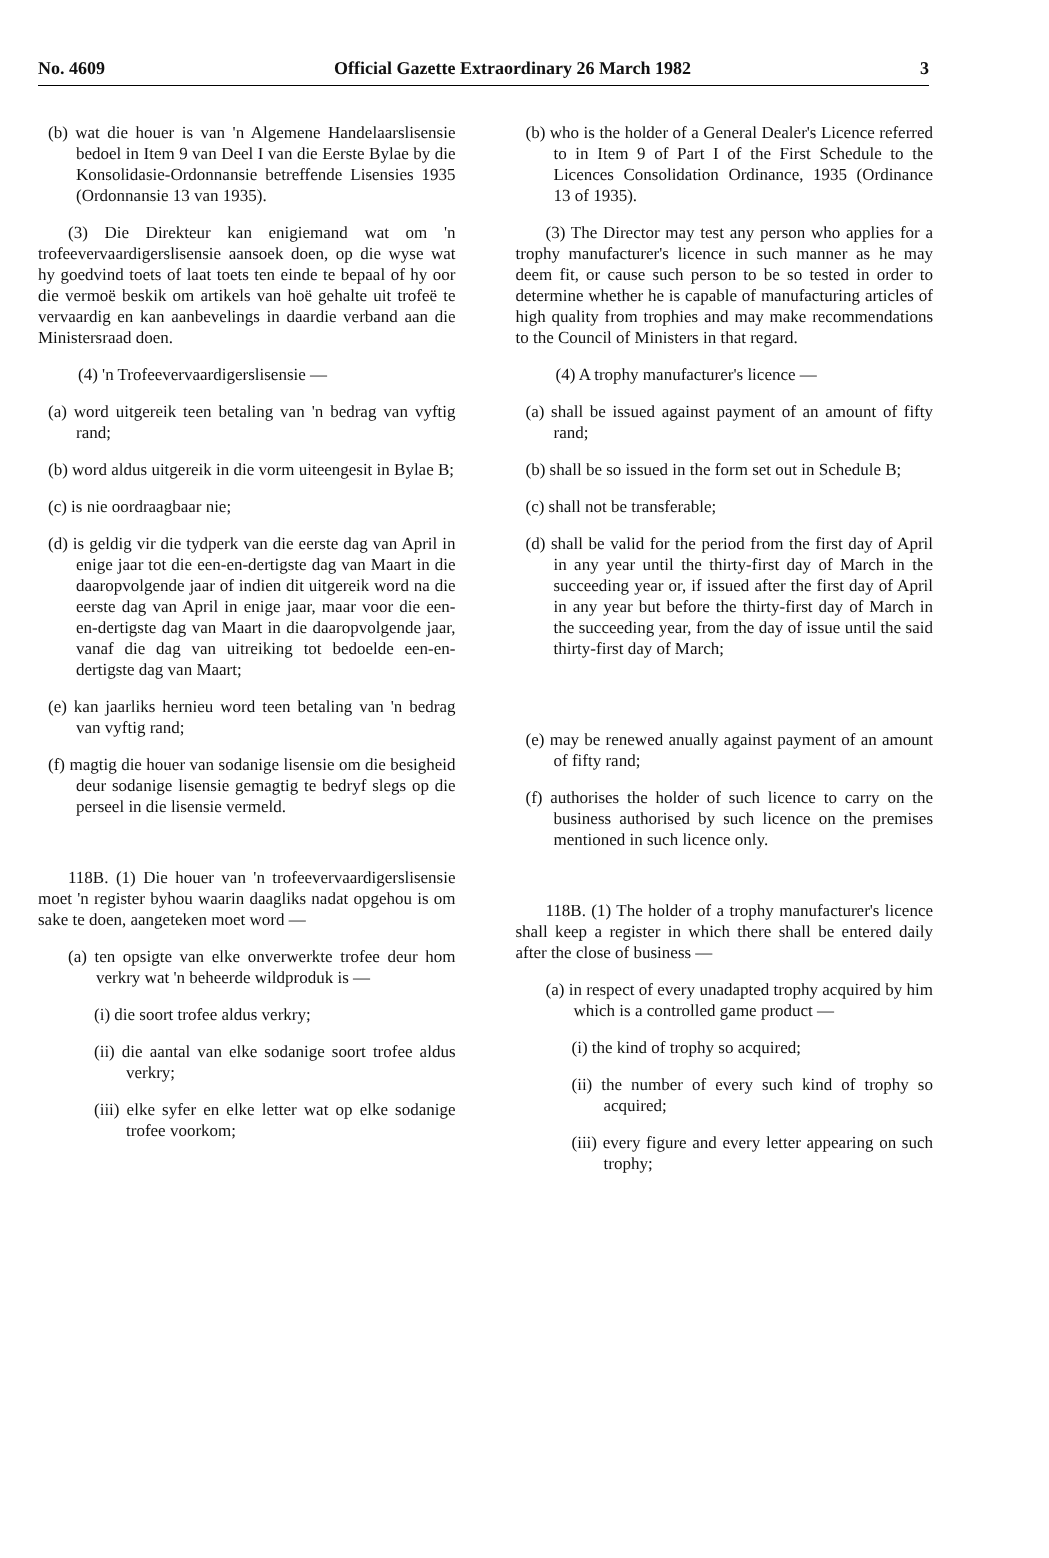No. 4609 Official Gazette Extraordinary 26 March 1982 3
(b) wat die houer is van 'n Algemene Handelaarslisensie bedoel in Item 9 van Deel I van die Eerste Bylae by die Konsolidasie-Ordonnansie betreffende Lisensies 1935 (Ordonnansie 13 van 1935).
(3) Die Direkteur kan enigiemand wat om 'n trofeevervaardigerslisensie aansoek doen, op die wyse wat hy goedvind toets of laat toets ten einde te bepaal of hy oor die vermoë beskik om artikels van hoë gehalte uit trofeë te vervaardig en kan aanbevelings in daardie verband aan die Ministersraad doen.
(4) 'n Trofeevervaardigerslisensie —
(a) word uitgereik teen betaling van 'n bedrag van vyftig rand;
(b) word aldus uitgereik in die vorm uiteengesit in Bylae B;
(c) is nie oordraagbaar nie;
(d) is geldig vir die tydperk van die eerste dag van April in enige jaar tot die een-en-dertigste dag van Maart in die daaropvolgende jaar of indien dit uitgereik word na die eerste dag van April in enige jaar, maar voor die een-en-dertigste dag van Maart in die daaropvolgende jaar, vanaf die dag van uitreiking tot bedoelde een-en-dertigste dag van Maart;
(e) kan jaarliks hernieu word teen betaling van 'n bedrag van vyftig rand;
(f) magtig die houer van sodanige lisensie om die besigheid deur sodanige lisensie gemagtig te bedryf slegs op die perseel in die lisensie vermeld.
118B. (1) Die houer van 'n trofeevervaardigerslisensie moet 'n register byhou waarin daagliks nadat opgehou is om sake te doen, aangeteken moet word —
(a) ten opsigte van elke onverwerkte trofee deur hom verkry wat 'n beheerde wildproduk is —
(i) die soort trofee aldus verkry;
(ii) die aantal van elke sodanige soort trofee aldus verkry;
(iii) elke syfer en elke letter wat op elke sodanige trofee voorkom;
(b) who is the holder of a General Dealer's Licence referred to in Item 9 of Part I of the First Schedule to the Licences Consolidation Ordinance, 1935 (Ordinance 13 of 1935).
(3) The Director may test any person who applies for a trophy manufacturer's licence in such manner as he may deem fit, or cause such person to be so tested in order to determine whether he is capable of manufacturing articles of high quality from trophies and may make recommendations to the Council of Ministers in that regard.
(4) A trophy manufacturer's licence —
(a) shall be issued against payment of an amount of fifty rand;
(b) shall be so issued in the form set out in Schedule B;
(c) shall not be transferable;
(d) shall be valid for the period from the first day of April in any year until the thirty-first day of March in the succeeding year or, if issued after the first day of April in any year but before the thirty-first day of March in the succeeding year, from the day of issue until the said thirty-first day of March;
(e) may be renewed anually against payment of an amount of fifty rand;
(f) authorises the holder of such licence to carry on the business authorised by such licence on the premises mentioned in such licence only.
118B. (1) The holder of a trophy manufacturer's licence shall keep a register in which there shall be entered daily after the close of business —
(a) in respect of every unadapted trophy acquired by him which is a controlled game product —
(i) the kind of trophy so acquired;
(ii) the number of every such kind of trophy so acquired;
(iii) every figure and every letter appearing on such trophy;